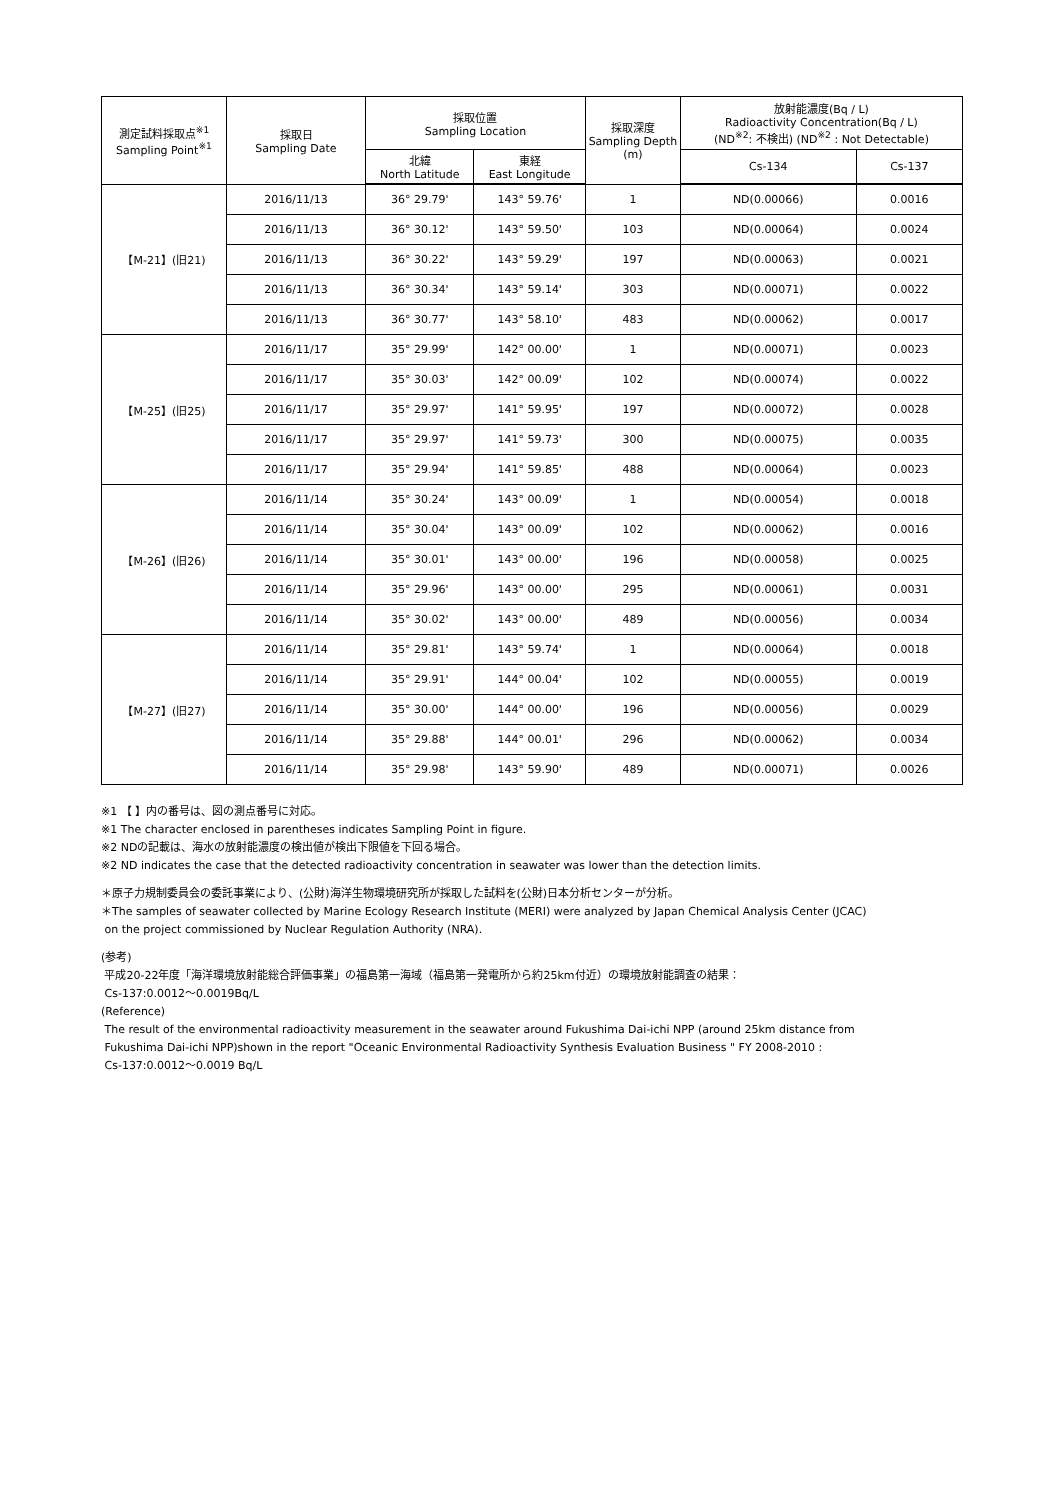| 測定試料採取点<sup>※1</sup> Sampling Point<sup>※1</sup> | 採取日 Sampling Date | 採取位置 Sampling Location | | 採取深度 Sampling Depth (m) | 放射能濃度(Bq / L) Radioactivity Concentration(Bq / L) (ND<sup>※2</sup>: 不検出) (ND<sup>※2</sup> : Not Detectable) | |
| --- | --- | --- | --- | --- | --- | --- |
| | | 北緯 North Latitude | 東経 East Longitude | | Cs-134 | Cs-137 |
| 【M-21】(旧21) | 2016/11/13 | 36° 29.79' | 143° 59.76' | 1 | ND(0.00066) | 0.0016 |
| | 2016/11/13 | 36° 30.12' | 143° 59.50' | 103 | ND(0.00064) | 0.0024 |
| | 2016/11/13 | 36° 30.22' | 143° 59.29' | 197 | ND(0.00063) | 0.0021 |
| | 2016/11/13 | 36° 30.34' | 143° 59.14' | 303 | ND(0.00071) | 0.0022 |
| | 2016/11/13 | 36° 30.77' | 143° 58.10' | 483 | ND(0.00062) | 0.0017 |
| 【M-25】(旧25) | 2016/11/17 | 35° 29.99' | 142° 00.00' | 1 | ND(0.00071) | 0.0023 |
| | 2016/11/17 | 35° 30.03' | 142° 00.09' | 102 | ND(0.00074) | 0.0022 |
| | 2016/11/17 | 35° 29.97' | 141° 59.95' | 197 | ND(0.00072) | 0.0028 |
| | 2016/11/17 | 35° 29.97' | 141° 59.73' | 300 | ND(0.00075) | 0.0035 |
| | 2016/11/17 | 35° 29.94' | 141° 59.85' | 488 | ND(0.00064) | 0.0023 |
| 【M-26】(旧26) | 2016/11/14 | 35° 30.24' | 143° 00.09' | 1 | ND(0.00054) | 0.0018 |
| | 2016/11/14 | 35° 30.04' | 143° 00.09' | 102 | ND(0.00062) | 0.0016 |
| | 2016/11/14 | 35° 30.01' | 143° 00.00' | 196 | ND(0.00058) | 0.0025 |
| | 2016/11/14 | 35° 29.96' | 143° 00.00' | 295 | ND(0.00061) | 0.0031 |
| | 2016/11/14 | 35° 30.02' | 143° 00.00' | 489 | ND(0.00056) | 0.0034 |
| 【M-27】(旧27) | 2016/11/14 | 35° 29.81' | 143° 59.74' | 1 | ND(0.00064) | 0.0018 |
| | 2016/11/14 | 35° 29.91' | 144° 00.04' | 102 | ND(0.00055) | 0.0019 |
| | 2016/11/14 | 35° 30.00' | 144° 00.00' | 196 | ND(0.00056) | 0.0029 |
| | 2016/11/14 | 35° 29.88' | 144° 00.01' | 296 | ND(0.00062) | 0.0034 |
| | 2016/11/14 | 35° 29.98' | 143° 59.90' | 489 | ND(0.00071) | 0.0026 |
※1 【 】内の番号は、図の測点番号に対応。
※1 The character enclosed in parentheses indicates Sampling Point in figure.
※2 NDの記載は、海水の放射能濃度の検出値が検出下限値を下回る場合。
※2 ND indicates the case that the detected radioactivity concentration in seawater was lower than the detection limits.
＊原子力規制委員会の委託事業により、(公財)海洋生物環境研究所が採取した試料を(公財)日本分析センターが分析。
＊The samples of seawater collected by Marine Ecology Research Institute (MERI) were analyzed by Japan Chemical Analysis Center (JCAC)
on the project commissioned by Nuclear Regulation Authority (NRA).
(参考)
平成20-22年度「海洋環境放射能総合評価事業」の福島第一海域（福島第一発電所から約25km付近）の環境放射能調査の結果：
Cs-137:0.0012～0.0019Bq/L
(Reference)
The result of the environmental radioactivity measurement in the seawater around Fukushima Dai-ichi NPP (around 25km distance from
Fukushima Dai-ichi NPP)shown in the report "Oceanic Environmental Radioactivity Synthesis Evaluation Business " FY 2008-2010 :
Cs-137:0.0012～0.0019 Bq/L